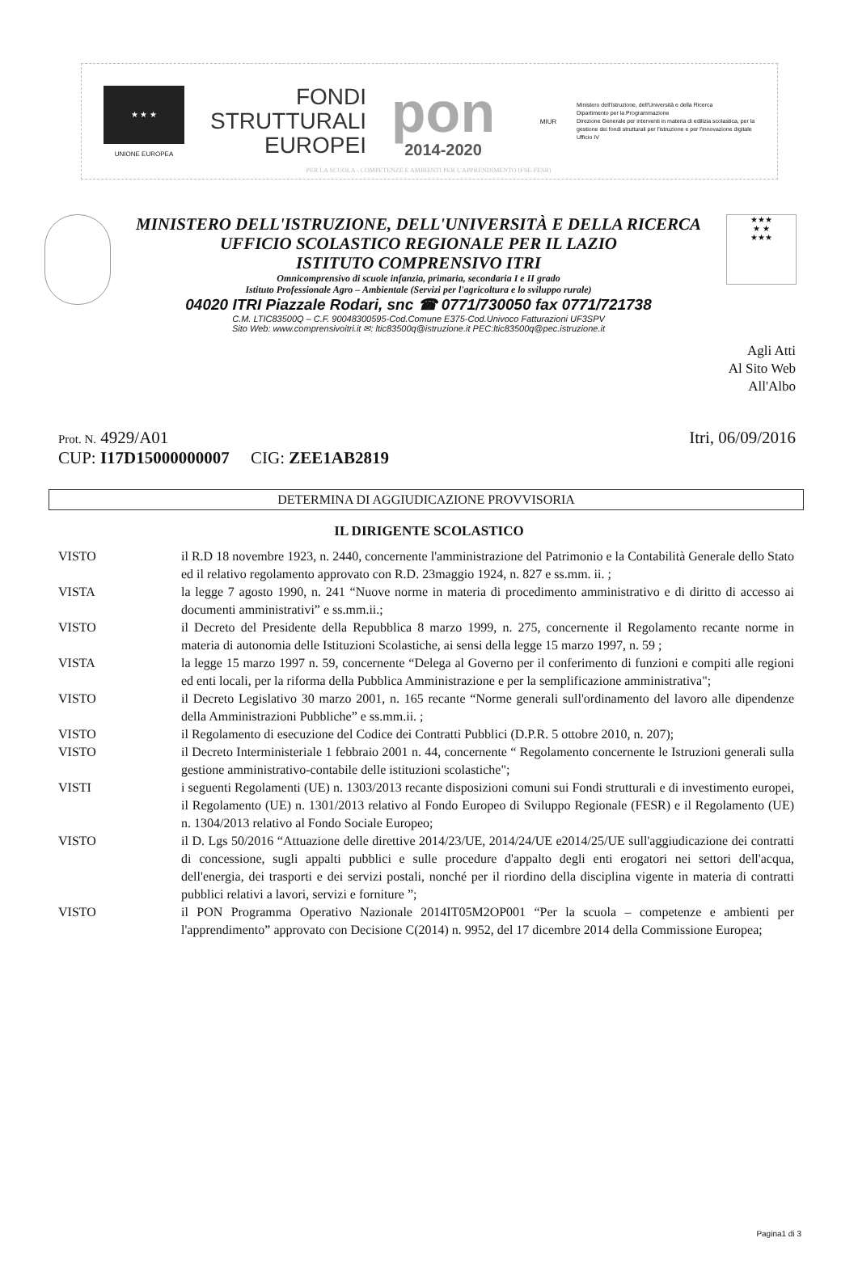★ ★ ★
UNIONE EUROPEA
FONDI
STRUTTURALI
EUROPEI
pon
2014-2020
MIUR
Ministero dell'Istruzione, dell'Università e della Ricerca
Dipartimento per la Programmazione
Direzione Generale per interventi in materia di edilizia scolastica, per la gestione dei fondi strutturali per l'istruzione e per l'innovazione digitale
Ufficio IV
PER LA SCUOLA - COMPETENZE E AMBIENTI PER L'APPRENDIMENTO (FSE-FESR)
MINISTERO DELL'ISTRUZIONE, DELL'UNIVERSITÀ E DELLA RICERCA
UFFICIO SCOLASTICO REGIONALE PER IL LAZIO
ISTITUTO COMPRENSIVO ITRI
Omnicomprensivo di scuole infanzia, primaria, secondaria I e II grado
Istituto Professionale Agro – Ambientale (Servizi per l'agricoltura e lo sviluppo rurale)
04020 ITRI Piazzale Rodari, snc ☎ 0771/730050 fax 0771/721738
C.M. LTIC83500Q – C.F. 90048300595-Cod.Comune E375-Cod.Univoco Fatturazioni UF3SPV
Sito Web: www.comprensivoitri.it ✉: ltic83500q@istruzione.it PEC:ltic83500q@pec.istruzione.it
★★★
★ ★
★★★
Agli Atti
Al Sito Web
All'Albo
Prot. N. 4929/A01 Itri, 06/09/2016
CUP: I17D15000000007 CIG: ZEE1AB2819
DETERMINA DI AGGIUDICAZIONE PROVVISORIA
IL DIRIGENTE SCOLASTICO
VISTO il R.D 18 novembre 1923, n. 2440, concernente l'amministrazione del Patrimonio e la Contabilità Generale dello Stato ed il relativo regolamento approvato con R.D. 23maggio 1924, n. 827 e ss.mm. ii. ;
VISTA la legge 7 agosto 1990, n. 241 “Nuove norme in materia di procedimento amministrativo e di diritto di accesso ai documenti amministrativi” e ss.mm.ii.;
VISTO il Decreto del Presidente della Repubblica 8 marzo 1999, n. 275, concernente il Regolamento recante norme in materia di autonomia delle Istituzioni Scolastiche, ai sensi della legge 15 marzo 1997, n. 59 ;
VISTA la legge 15 marzo 1997 n. 59, concernente “Delega al Governo per il conferimento di funzioni e compiti alle regioni ed enti locali, per la riforma della Pubblica Amministrazione e per la semplificazione amministrativa";
VISTO il Decreto Legislativo 30 marzo 2001, n. 165 recante “Norme generali sull'ordinamento del lavoro alle dipendenze della Amministrazioni Pubbliche” e ss.mm.ii. ;
VISTO il Regolamento di esecuzione del Codice dei Contratti Pubblici (D.P.R. 5 ottobre 2010, n. 207);
VISTO il Decreto Interministeriale 1 febbraio 2001 n. 44, concernente “ Regolamento concernente le Istruzioni generali sulla gestione amministrativo-contabile delle istituzioni scolastiche";
VISTI i seguenti Regolamenti (UE) n. 1303/2013 recante disposizioni comuni sui Fondi strutturali e di investimento europei, il Regolamento (UE) n. 1301/2013 relativo al Fondo Europeo di Sviluppo Regionale (FESR) e il Regolamento (UE) n. 1304/2013 relativo al Fondo Sociale Europeo;
VISTO il D. Lgs 50/2016 “Attuazione delle direttive 2014/23/UE, 2014/24/UE e2014/25/UE sull'aggiudicazione dei contratti di concessione, sugli appalti pubblici e sulle procedure d'appalto degli enti erogatori nei settori dell'acqua, dell'energia, dei trasporti e dei servizi postali, nonché per il riordino della disciplina vigente in materia di contratti pubblici relativi a lavori, servizi e forniture ”;
VISTO il PON Programma Operativo Nazionale 2014IT05M2OP001 “Per la scuola – competenze e ambienti per l'apprendimento” approvato con Decisione C(2014) n. 9952, del 17 dicembre 2014 della Commissione Europea;
Pagina1 di 3